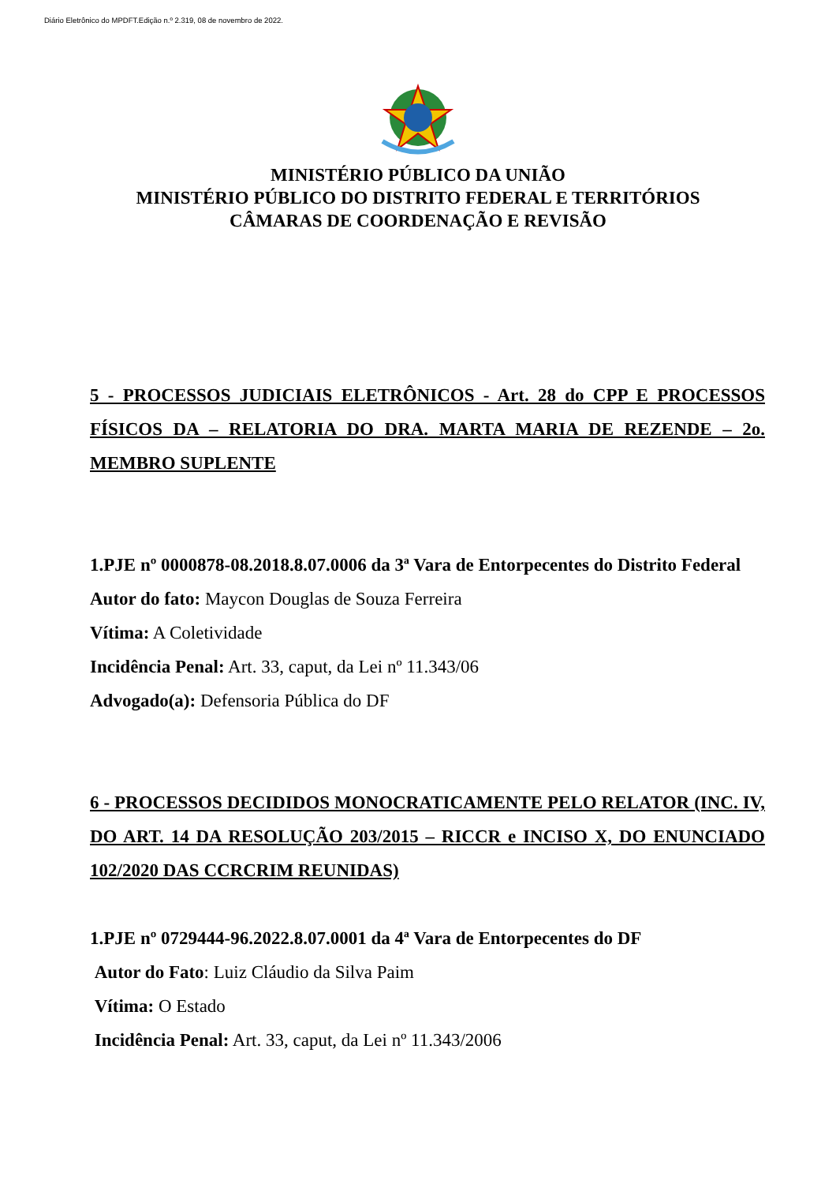Diário Eletrônico do MPDFT.Edição n.º 2.319, 08 de novembro de 2022.
MINISTÉRIO PÚBLICO DA UNIÃO
MINISTÉRIO PÚBLICO DO DISTRITO FEDERAL E TERRITÓRIOS
CÂMARAS DE COORDENAÇÃO E REVISÃO
5 - PROCESSOS JUDICIAIS ELETRÔNICOS - Art. 28 do CPP E PROCESSOS FÍSICOS DA – RELATORIA DO DRA. MARTA MARIA DE REZENDE – 2o. MEMBRO SUPLENTE
1.PJE nº 0000878-08.2018.8.07.0006 da 3ª Vara de Entorpecentes do Distrito Federal
Autor do fato: Maycon Douglas de Souza Ferreira
Vítima: A Coletividade
Incidência Penal: Art. 33, caput, da Lei nº 11.343/06
Advogado(a): Defensoria Pública do DF
6 - PROCESSOS DECIDIDOS MONOCRATICAMENTE PELO RELATOR (INC. IV, DO ART. 14 DA RESOLUÇÃO 203/2015 – RICCR e INCISO X, DO ENUNCIADO 102/2020 DAS CCRCRIM REUNIDAS)
1.PJE nº 0729444-96.2022.8.07.0001 da 4ª Vara de Entorpecentes do DF
Autor do Fato: Luiz Cláudio da Silva Paim
Vítima: O Estado
Incidência Penal: Art. 33, caput, da Lei nº 11.343/2006